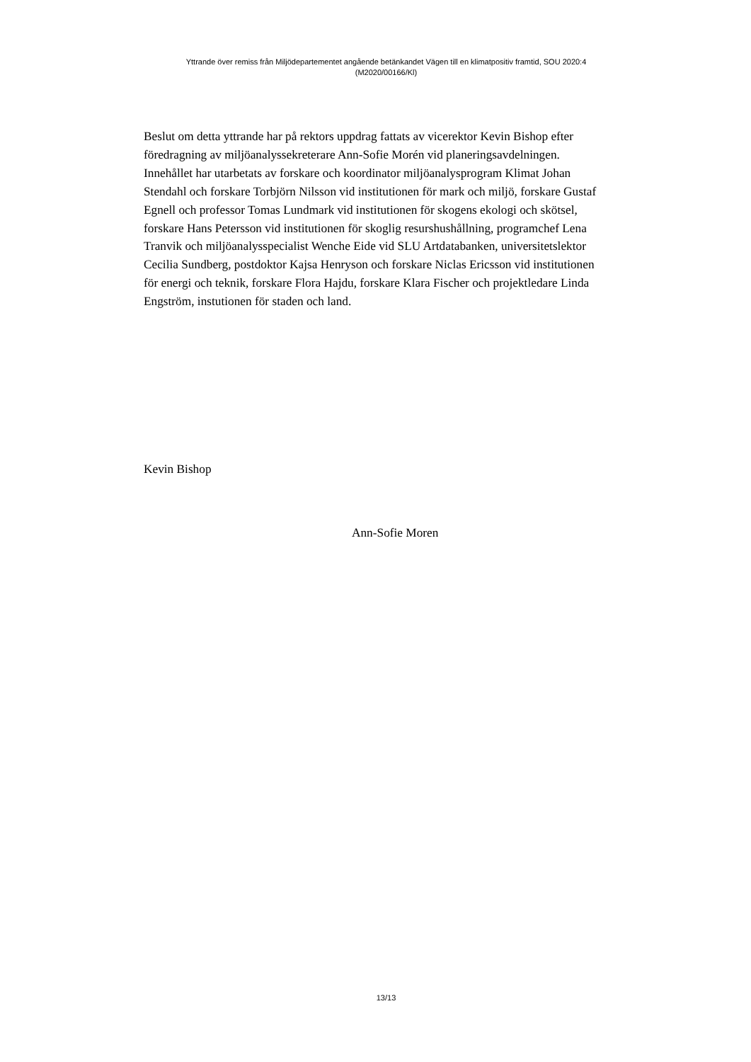Yttrande över remiss från Miljödepartementet angående betänkandet Vägen till en klimatpositiv framtid, SOU 2020:4
(M2020/00166/Kl)
Beslut om detta yttrande har på rektors uppdrag fattats av vicerektor Kevin Bishop efter föredragning av miljöanalyssekreterare Ann-Sofie Morén vid planeringsavdelningen. Innehållet har utarbetats av forskare och koordinator miljöanalysprogram Klimat Johan Stendahl och forskare Torbjörn Nilsson vid institutionen för mark och miljö, forskare Gustaf Egnell och professor Tomas Lundmark vid institutionen för skogens ekologi och skötsel, forskare Hans Petersson vid institutionen för skoglig resurshushållning, programchef Lena Tranvik och miljöanalysspecialist Wenche Eide vid SLU Artdatabanken, universitetslektor Cecilia Sundberg, postdoktor Kajsa Henryson och forskare Niclas Ericsson vid institutionen för energi och teknik, forskare Flora Hajdu, forskare Klara Fischer och projektledare Linda Engström, instutionen för staden och land.
Kevin Bishop
Ann-Sofie Moren
13/13